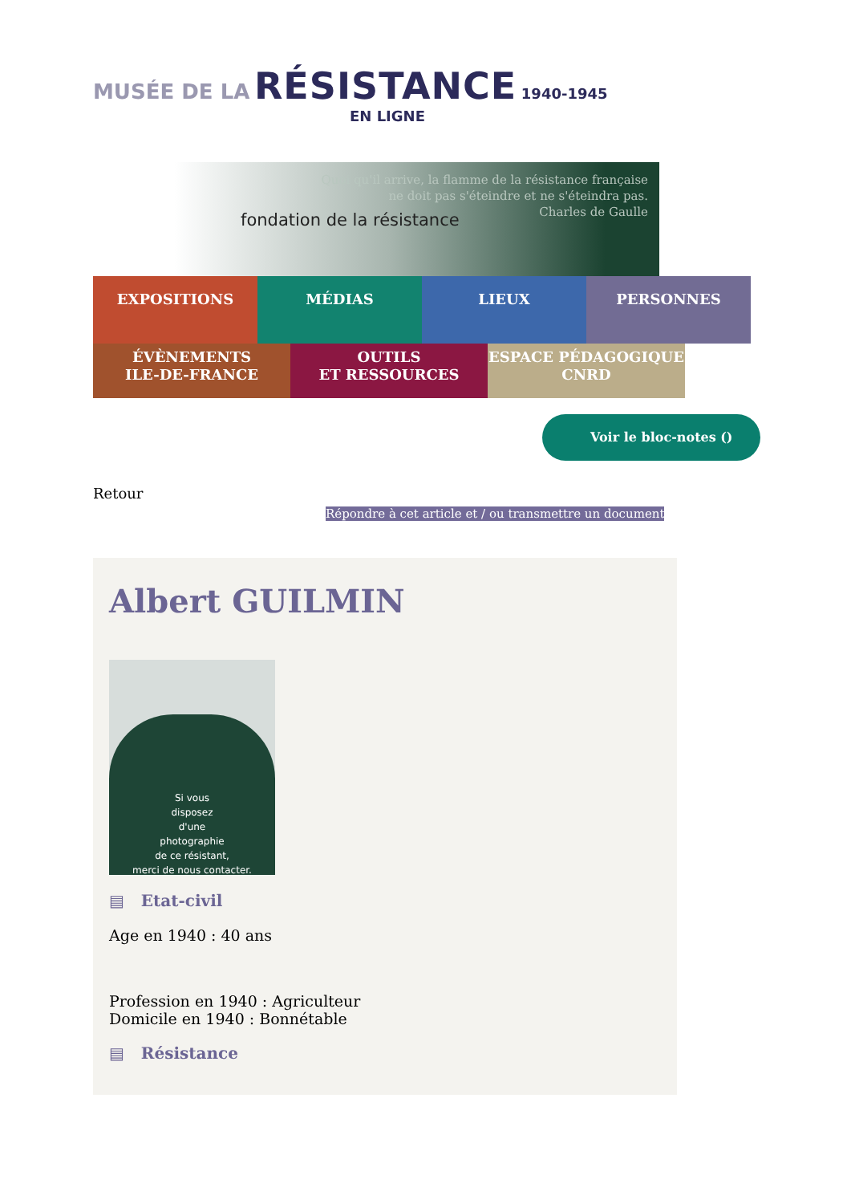MUSÉE DE LA RÉSISTANCE 1940-1945
EN LIGNE
fondation de la résistance
Quoi qu'il arrive, la flamme de la résistance française
ne doit pas s'éteindre et ne s'éteindra pas.
Charles de Gaulle
EXPOSITIONS MÉDIAS LIEUX PERSONNES
ÉVÈNEMENTS
ILE-DE-FRANCE
OUTILS
ET RESSOURCES
ESPACE PÉDAGOGIQUE
CNRD
Voir le bloc-notes ()
Retour
Répondre à cet article et / ou transmettre un document
Albert GUILMIN
Si vous
disposez
d'une
photographie
de ce résistant,
merci de nous contacter.
▤ Etat-civil
Age en 1940 : 40 ans
Profession en 1940 : Agriculteur
Domicile en 1940 : Bonnétable
▤ Résistance